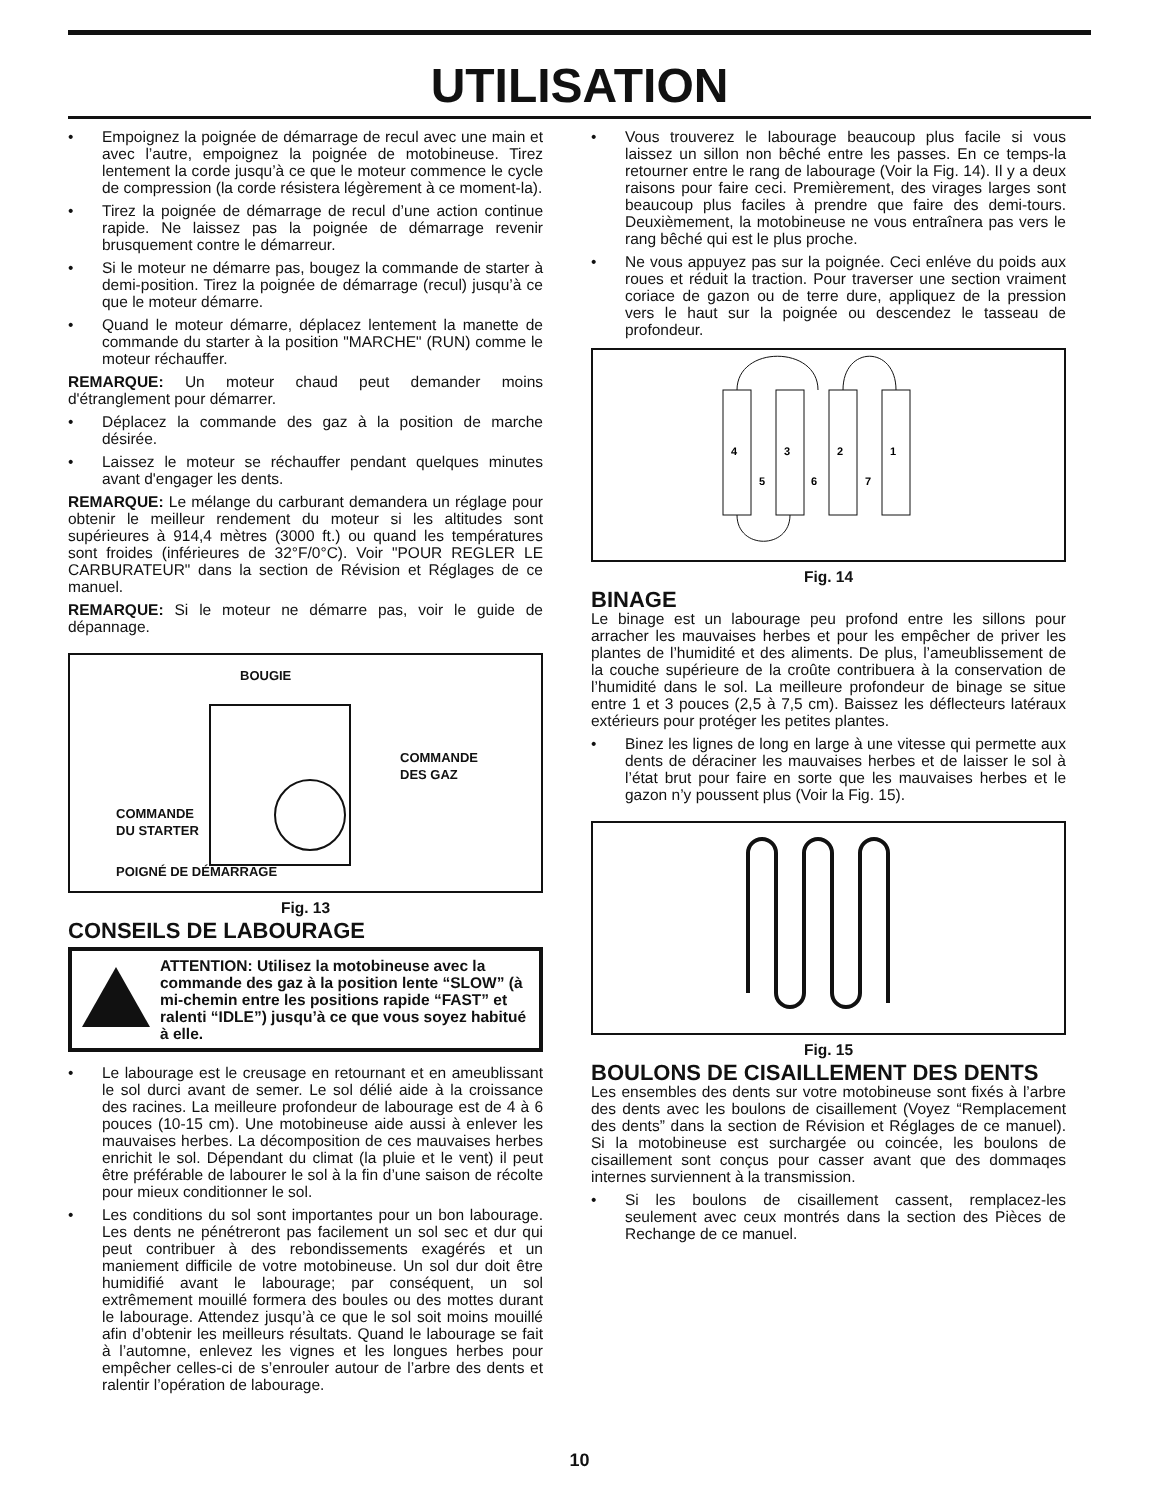UTILISATION
• Empoignez la poignée de démarrage de recul avec une main et avec l’autre, empoignez la poignée de motobineuse. Tirez lentement la corde jusqu’à ce que le moteur commence le cycle de compression (la corde résistera légèrement à ce moment-la).
• Tirez la poignée de démarrage de recul d’une action continue rapide. Ne laissez pas la poignée de démarrage revenir brusquement contre le démarreur.
• Si le moteur ne démarre pas, bougez la commande de starter à demi-position. Tirez la poignée de démarrage (recul) jusqu’à ce que le moteur démarre.
• Quand le moteur démarre, déplacez lentement la manette de commande du starter à la position "MARCHE" (RUN) comme le moteur réchauffer.
REMARQUE: Un moteur chaud peut demander moins d'étranglement pour démarrer.
• Déplacez la commande des gaz à la position de marche désirée.
• Laissez le moteur se réchauffer pendant quelques minutes avant d'engager les dents.
REMARQUE: Le mélange du carburant demandera un réglage pour obtenir le meilleur rendement du moteur si les altitudes sont supérieures à 914,4 mètres (3000 ft.) ou quand les températures sont froides (inférieures de 32°F/0°C). Voir "POUR REGLER LE CARBURATEUR" dans la section de Révision et Réglages de ce manuel.
REMARQUE: Si le moteur ne démarre pas, voir le guide de dépannage.
BOUGIE
COMMANDE
DES GAZ
COMMANDE
DU STARTER
POIGNÉ DE DÉMARRAGE
Fig. 13
CONSEILS DE LABOURAGE
ATTENTION: Utilisez la motobineuse avec la commande des gaz à la position lente “SLOW” (à mi-chemin entre les positions rapide “FAST” et ralenti “IDLE”) jusqu’à ce que vous soyez habitué à elle.
• Le labourage est le creusage en retournant et en ameublissant le sol durci avant de semer. Le sol délié aide à la croissance des racines. La meilleure profondeur de labourage est de 4 à 6 pouces (10-15 cm). Une motobineuse aide aussi à enlever les mauvaises herbes. La décomposition de ces mauvaises herbes enrichit le sol. Dépendant du climat (la pluie et le vent) il peut être préférable de labourer le sol à la fin d’une saison de récolte pour mieux conditionner le sol.
• Les conditions du sol sont importantes pour un bon labourage. Les dents ne pénétreront pas facilement un sol sec et dur qui peut contribuer à des rebondissements exagérés et un maniement difficile de votre motobineuse. Un sol dur doit être humidifié avant le labourage; par conséquent, un sol extrêmement mouillé formera des boules ou des mottes durant le labourage. Attendez jusqu’à ce que le sol soit moins mouillé afin d’obtenir les meilleurs résultats. Quand le labourage se fait à l’automne, enlevez les vignes et les longues herbes pour empêcher celles-ci de s’enrouler autour de l’arbre des dents et ralentir l’opération de labourage.
• Vous trouverez le labourage beaucoup plus facile si vous laissez un sillon non bêché entre les passes. En ce temps-la retourner entre le rang de labourage (Voir la Fig. 14). Il y a deux raisons pour faire ceci. Premièrement, des virages larges sont beaucoup plus faciles à prendre que faire des demi-tours. Deuxièmement, la motobineuse ne vous entraînera pas vers le rang bêché qui est le plus proche.
• Ne vous appuyez pas sur la poignée. Ceci enléve du poids aux roues et réduit la traction. Pour traverser une section vraiment coriace de gazon ou de terre dure, appliquez de la pression vers le haut sur la poignée ou descendez le tasseau de profondeur.
4
3
2
1
5
6
7
Fig. 14
BINAGE
Le binage est un labourage peu profond entre les sillons pour arracher les mauvaises herbes et pour les empêcher de priver les plantes de l’humidité et des aliments. De plus, l’ameublissement de la couche supérieure de la croûte contribuera à la conservation de l’humidité dans le sol. La meilleure profondeur de binage se situe entre 1 et 3 pouces (2,5 à 7,5 cm). Baissez les déflecteurs latéraux extérieurs pour protéger les petites plantes.
• Binez les lignes de long en large à une vitesse qui permette aux dents de déraciner les mauvaises herbes et de laisser le sol à l’état brut pour faire en sorte que les mauvaises herbes et le gazon n’y poussent plus (Voir la Fig. 15).
Fig. 15
BOULONS DE CISAILLEMENT DES DENTS
Les ensembles des dents sur votre motobineuse sont fixés à l’arbre des dents avec les boulons de cisaillement (Voyez “Remplacement des dents” dans la section de Révision et Réglages de ce manuel). Si la motobineuse est surchargée ou coincée, les boulons de cisaillement sont conçus pour casser avant que des dommaqes internes surviennent à la transmission.
• Si les boulons de cisaillement cassent, remplacez-les seulement avec ceux montrés dans la section des Pièces de Rechange de ce manuel.
10